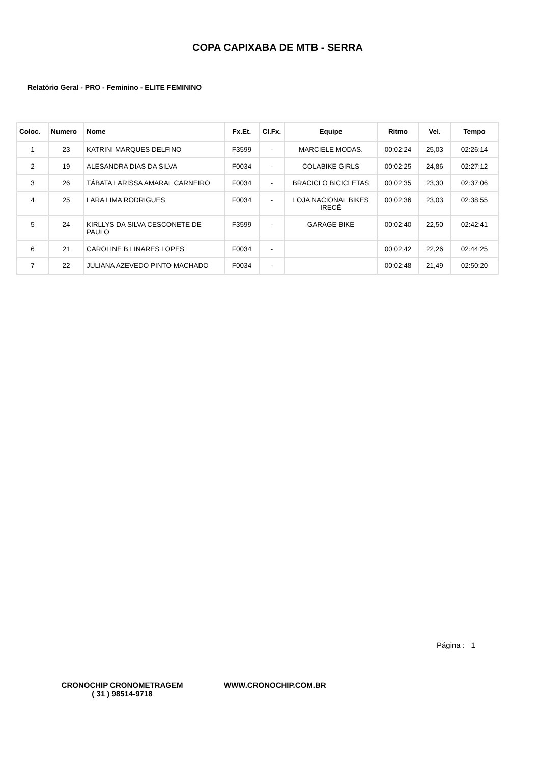COPA CAPIXABA DE MTB - SERRA
Relatório Geral - PRO - Feminino - ELITE FEMININO
| Coloc. | Numero | Nome | Fx.Et. | Cl.Fx. | Equipe | Ritmo | Vel. | Tempo |
| --- | --- | --- | --- | --- | --- | --- | --- | --- |
| 1 | 23 | KATRINI MARQUES DELFINO | F3599 | - | MARCIELE MODAS. | 00:02:24 | 25,03 | 02:26:14 |
| 2 | 19 | ALESANDRA DIAS DA SILVA | F0034 | - | COLABIKE GIRLS | 00:02:25 | 24,86 | 02:27:12 |
| 3 | 26 | TÁBATA LARISSA AMARAL CARNEIRO | F0034 | - | BRACICLO BICICLETAS | 00:02:35 | 23,30 | 02:37:06 |
| 4 | 25 | LARA LIMA RODRIGUES | F0034 | - | LOJA NACIONAL BIKES IRECÊ | 00:02:36 | 23,03 | 02:38:55 |
| 5 | 24 | KIRLLYS DA SILVA CESCONETE DE PAULO | F3599 | - | GARAGE BIKE | 00:02:40 | 22,50 | 02:42:41 |
| 6 | 21 | CAROLINE B LINARES LOPES | F0034 | - | | 00:02:42 | 22,26 | 02:44:25 |
| 7 | 22 | JULIANA AZEVEDO PINTO MACHADO | F0034 | - | | 00:02:48 | 21,49 | 02:50:20 |
Página : 1
CRONOCHIP CRONOMETRAGEM
( 31 ) 98514-9718
WWW.CRONOCHIP.COM.BR